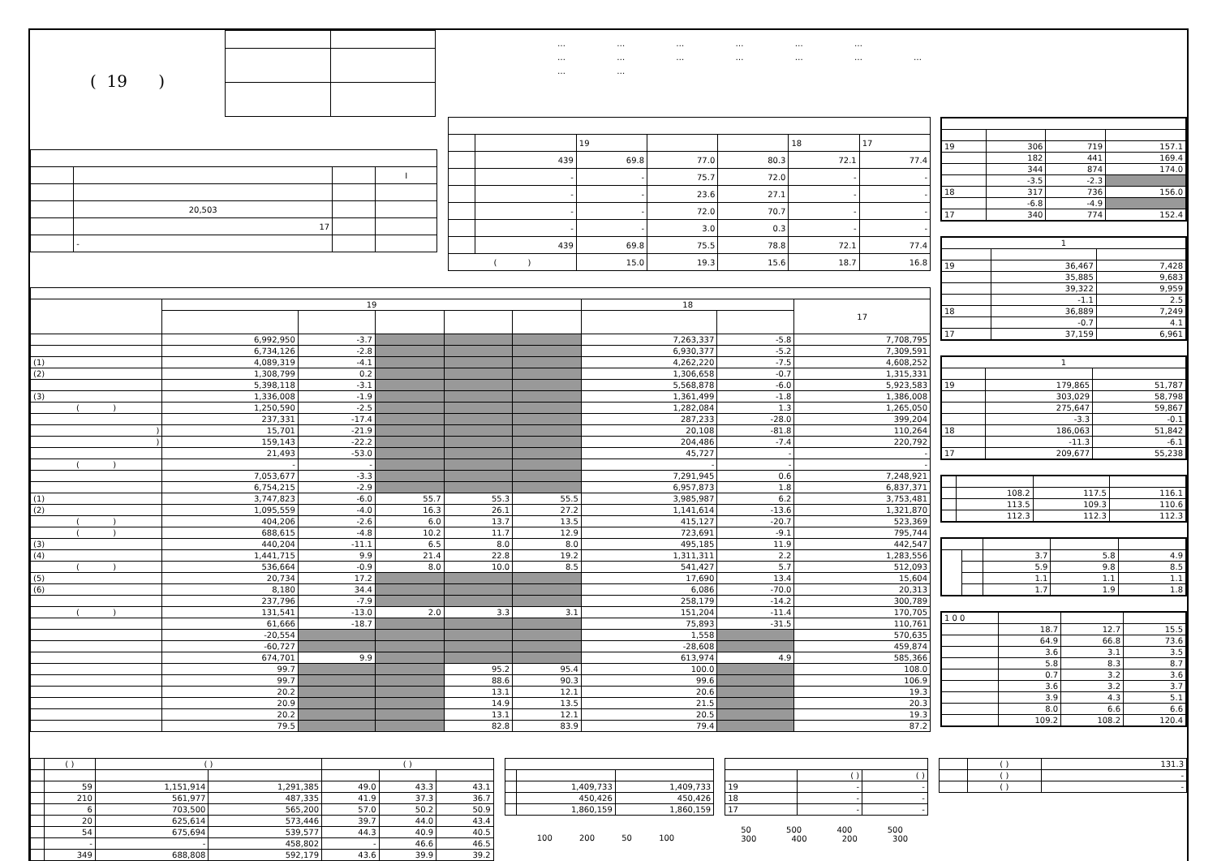( 19 )
… … … … … …
… … … … … … …
… …
| | | | I |
| | 20,503 | | |
| | 17 | | |
| | - | | |
| | | 19 | | | 18 | 17 |
| | 439 | 69.8 | 77.0 | 80.3 | 72.1 | 77.4 |
| | - | - | 75.7 | 72.0 | - | - |
| | - | - | 23.6 | 27.1 | - | - |
| | - | - | 72.0 | 70.7 | - | - |
| | - | - | 3.0 | 0.3 | - | - |
| | 439 | 69.8 | 75.5 | 78.8 | 72.1 | 77.4 |
| ( ) | | 15.0 | 19.3 | 15.6 | 18.7 | 16.8 |
| | 19 | | | | | 18 | | 17 |
| --- | --- | --- | --- | --- | --- | --- | --- | --- |
| | 6,992,950 | -3.7 | | | | 7,263,337 | -5.8 | 7,708,795 |
| | 6,734,126 | -2.8 | | | | 6,930,377 | -5.2 | 7,309,591 |
| (1) | 4,089,319 | -4.1 | | | | 4,262,220 | -7.5 | 4,608,252 |
| (2) | 1,308,799 | 0.2 | | | | 1,306,658 | -0.7 | 1,315,331 |
| | 5,398,118 | -3.1 | | | | 5,568,878 | -6.0 | 5,923,583 |
| (3) | 1,336,008 | -1.9 | | | | 1,361,499 | -1.8 | 1,386,008 |
| ( ) | 1,250,590 | -2.5 | | | | 1,282,084 | 1.3 | 1,265,050 |
| | 237,331 | -17.4 | | | | 287,233 | -28.0 | 399,204 |
| ) | 15,701 | -21.9 | | | | 20,108 | -81.8 | 110,264 |
| ) | 159,143 | -22.2 | | | | 204,486 | -7.4 | 220,792 |
| | 21,493 | -53.0 | | | | 45,727 | - | - |
| ( ) | - | - | | | | - | - | - |
| | 7,053,677 | -3.3 | | | | 7,291,945 | 0.6 | 7,248,921 |
| | 6,754,215 | -2.9 | | | | 6,957,873 | 1.8 | 6,837,371 |
| (1) | 3,747,823 | -6.0 | 55.7 | 55.3 | 55.5 | 3,985,987 | 6.2 | 3,753,481 |
| (2) | 1,095,559 | -4.0 | 16.3 | 26.1 | 27.2 | 1,141,614 | -13.6 | 1,321,870 |
| ( ) | 404,206 | -2.6 | 6.0 | 13.7 | 13.5 | 415,127 | -20.7 | 523,369 |
| ( ) | 688,615 | -4.8 | 10.2 | 11.7 | 12.9 | 723,691 | -9.1 | 795,744 |
| (3) | 440,204 | -11.1 | 6.5 | 8.0 | 8.0 | 495,185 | 11.9 | 442,547 |
| (4) | 1,441,715 | 9.9 | 21.4 | 22.8 | 19.2 | 1,311,311 | 2.2 | 1,283,556 |
| ( ) | 536,664 | -0.9 | 8.0 | 10.0 | 8.5 | 541,427 | 5.7 | 512,093 |
| (5) | 20,734 | 17.2 | | | | 17,690 | 13.4 | 15,604 |
| (6) | 8,180 | 34.4 | | | | 6,086 | -70.0 | 20,313 |
| | 237,796 | -7.9 | | | | 258,179 | -14.2 | 300,789 |
| ( ) | 131,541 | -13.0 | 2.0 | 3.3 | 3.1 | 151,204 | -11.4 | 170,705 |
| | 61,666 | -18.7 | | | | 75,893 | -31.5 | 110,761 |
| | -20,554 | | | | | 1,558 | | 570,635 |
| | -60,727 | | | | | -28,608 | | 459,874 |
| | 674,701 | 9.9 | | | | 613,974 | 4.9 | 585,366 |
| | 99.7 | | | 95.2 | 95.4 | 100.0 | | 108.0 |
| | 99.7 | | | 88.6 | 90.3 | 99.6 | | 106.9 |
| | 20.2 | | | 13.1 | 12.1 | 20.6 | | 19.3 |
| | 20.9 | | | 14.9 | 13.5 | 21.5 | | 20.3 |
| | 20.2 | | | 13.1 | 12.1 | 20.5 | | 19.3 |
| | 79.5 | | | 82.8 | 83.9 | 79.4 | | 87.2 |
| 19 | 306 | 719 | 157.1 |
| | 182 | 441 | 169.4 |
| | 344 | 874 | 174.0 |
| | -3.5 | -2.3 | |
| 18 | 317 | 736 | 156.0 |
| | -6.8 | -4.9 | |
| 17 | 340 | 774 | 152.4 |
| 1 | | |
| 19 | 36,467 | 7,428 |
| | 35,885 | 9,683 |
| | 39,322 | 9,959 |
| | -1.1 | 2.5 |
| 18 | 36,889 | 7,249 |
| | -0.7 | 4.1 |
| 17 | 37,159 | 6,961 |
| 1 | | |
| 19 | 179,865 | 51,787 |
| | 303,029 | 58,798 |
| | 275,647 | 59,867 |
| | -3.3 | -0.1 |
| 18 | 186,063 | 51,842 |
| | -11.3 | -6.1 |
| 17 | 209,677 | 55,238 |
| | 108.2 | 117.5 | 116.1 |
| | 113.5 | 109.3 | 110.6 |
| | 112.3 | 112.3 | 112.3 |
| | | 3.7 | 5.8 | 4.9 |
| | | 5.9 | 9.8 | 8.5 |
| | | 1.1 | 1.1 | 1.1 |
| | | 1.7 | 1.9 | 1.8 |
| 1 0 0 | | | |
| | 18.7 | 12.7 | 15.5 |
| | 64.9 | 66.8 | 73.6 |
| | 3.6 | 3.1 | 3.5 |
| | 5.8 | 8.3 | 8.7 |
| | 0.7 | 3.2 | 3.6 |
| | 3.6 | 3.2 | 3.7 |
| | 3.9 | 4.3 | 5.1 |
| | 8.0 | 6.6 | 6.6 |
| | 109.2 | 108.2 | 120.4 |
| | ( ) | ( ) | | ( ) | | |
| | 59 | 1,151,914 | 1,291,385 | 49.0 | 43.3 | 43.1 |
| | 210 | 561,977 | 487,335 | 41.9 | 37.3 | 36.7 |
| | 6 | 703,500 | 565,200 | 57.0 | 50.2 | 50.9 |
| | 20 | 625,614 | 573,446 | 39.7 | 44.0 | 43.4 |
| | 54 | 675,694 | 539,577 | 44.3 | 40.9 | 40.5 |
| | - | - | 458,802 | - | 46.6 | 46.5 |
| | 349 | 688,808 | 592,179 | 43.6 | 39.9 | 39.2 |
| | 1,409,733 | 1,409,733 |
| | 450,426 | 450,426 |
| | 1,860,159 | 1,860,159 |
100 200 50 100
| | ( ) | ( ) |
| 19 | - | - |
| 18 | - | - |
| 17 | - | - |
50 500 400 500 300 400 200 300
| | ( ) | 131.3 |
| | ( ) | - |
| | ( ) | - |